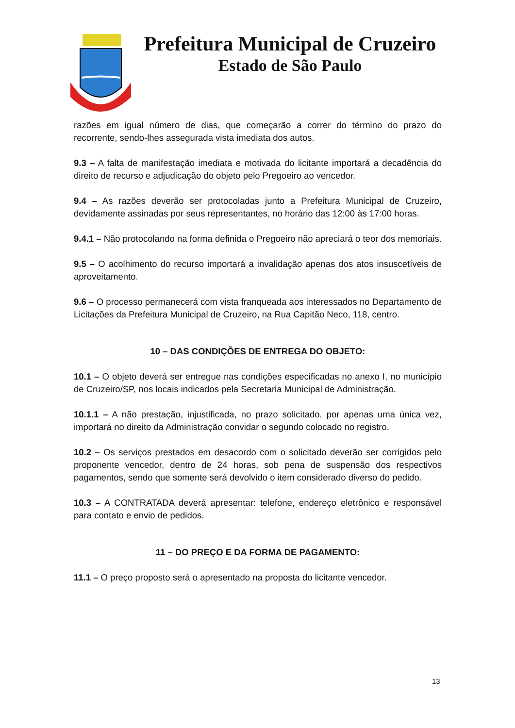Prefeitura Municipal de Cruzeiro
Estado de São Paulo
razões em igual número de dias, que começarão a correr do término do prazo do recorrente, sendo-lhes assegurada vista imediata dos autos.
9.3 – A falta de manifestação imediata e motivada do licitante importará a decadência do direito de recurso e adjudicação do objeto pelo Pregoeiro ao vencedor.
9.4 – As razões deverão ser protocoladas junto a Prefeitura Municipal de Cruzeiro, devidamente assinadas por seus representantes, no horário das 12:00 às 17:00 horas.
9.4.1 – Não protocolando na forma definida o Pregoeiro não apreciará o teor dos memoriais.
9.5 – O acolhimento do recurso importará a invalidação apenas dos atos insuscetíveis de aproveitamento.
9.6 – O processo permanecerá com vista franqueada aos interessados no Departamento de Licitações da Prefeitura Municipal de Cruzeiro, na Rua Capitão Neco, 118, centro.
10 – DAS CONDIÇÕES DE ENTREGA DO OBJETO:
10.1 – O objeto deverá ser entregue nas condições especificadas no anexo I, no município de Cruzeiro/SP, nos locais indicados pela Secretaria Municipal de Administração.
10.1.1 – A não prestação, injustificada, no prazo solicitado, por apenas uma única vez, importará no direito da Administração convidar o segundo colocado no registro.
10.2 – Os serviços prestados em desacordo com o solicitado deverão ser corrigidos pelo proponente vencedor, dentro de 24 horas, sob pena de suspensão dos respectivos pagamentos, sendo que somente será devolvido o item considerado diverso do pedido.
10.3 – A CONTRATADA deverá apresentar: telefone, endereço eletrônico e responsável para contato e envio de pedidos.
11 – DO PREÇO E DA FORMA DE PAGAMENTO:
11.1 – O preço proposto será o apresentado na proposta do licitante vencedor.
13